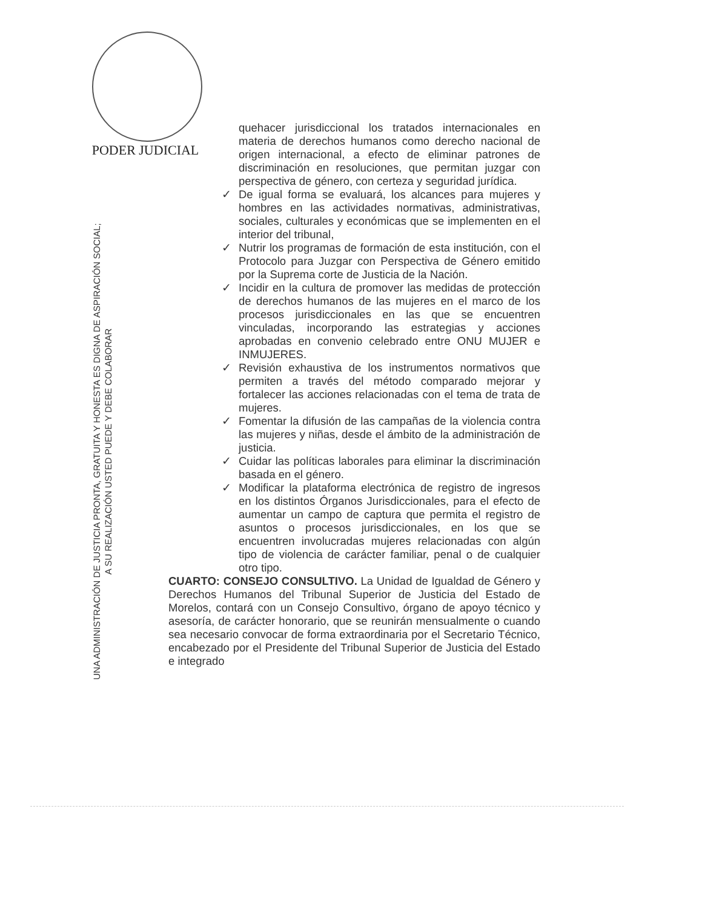PODER JUDICIAL
UNA ADMINISTRACIÓN DE JUSTICIA PRONTA, GRATUITA Y HONESTA ES DIGNA DE ASPIRACIÓN SOCIAL;
A SU REALIZACIÓN USTED PUEDE Y DEBE COLABORAR
quehacer jurisdiccional los tratados internacionales en materia de derechos humanos como derecho nacional de origen internacional, a efecto de eliminar patrones de discriminación en resoluciones, que permitan juzgar con perspectiva de género, con certeza y seguridad jurídica.
✓ De igual forma se evaluará, los alcances para mujeres y hombres en las actividades normativas, administrativas, sociales, culturales y económicas que se implementen en el interior del tribunal,
✓ Nutrir los programas de formación de esta institución, con el Protocolo para Juzgar con Perspectiva de Género emitido por la Suprema corte de Justicia de la Nación.
✓ Incidir en la cultura de promover las medidas de protección de derechos humanos de las mujeres en el marco de los procesos jurisdiccionales en las que se encuentren vinculadas, incorporando las estrategias y acciones aprobadas en convenio celebrado entre ONU MUJER e INMUJERES.
✓ Revisión exhaustiva de los instrumentos normativos que permiten a través del método comparado mejorar y fortalecer las acciones relacionadas con el tema de trata de mujeres.
✓ Fomentar la difusión de las campañas de la violencia contra las mujeres y niñas, desde el ámbito de la administración de justicia.
✓ Cuidar las políticas laborales para eliminar la discriminación basada en el género.
✓ Modificar la plataforma electrónica de registro de ingresos en los distintos Órganos Jurisdiccionales, para el efecto de aumentar un campo de captura que permita el registro de asuntos o procesos jurisdiccionales, en los que se encuentren involucradas mujeres relacionadas con algún tipo de violencia de carácter familiar, penal o de cualquier otro tipo.
CUARTO: CONSEJO CONSULTIVO. La Unidad de Igualdad de Género y Derechos Humanos del Tribunal Superior de Justicia del Estado de Morelos, contará con un Consejo Consultivo, órgano de apoyo técnico y asesoría, de carácter honorario, que se reunirán mensualmente o cuando sea necesario convocar de forma extraordinaria por el Secretario Técnico, encabezado por el Presidente del Tribunal Superior de Justicia del Estado e integrado